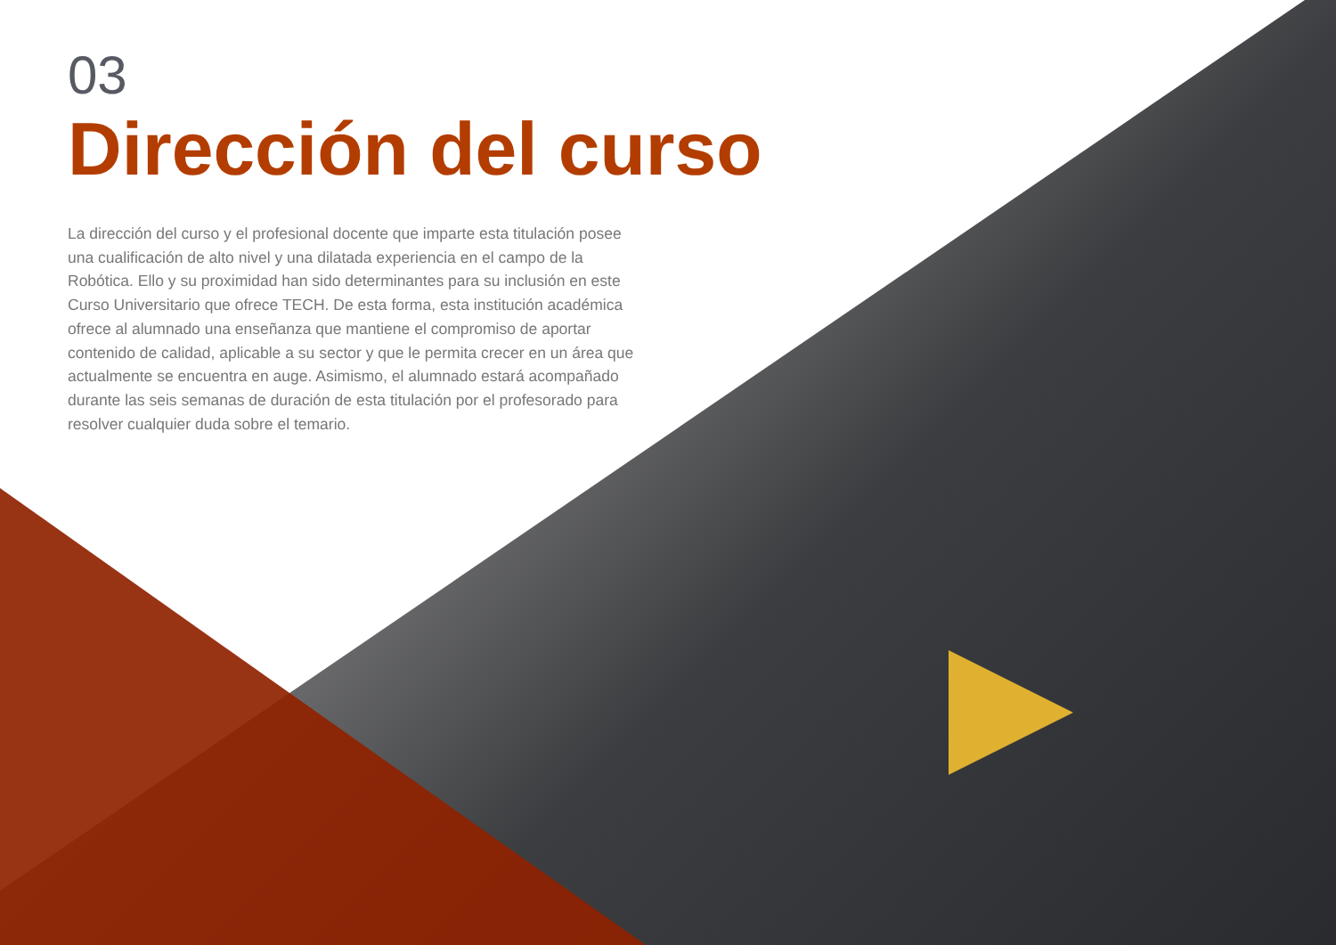03
Dirección del curso
La dirección del curso y el profesional docente que imparte esta titulación posee una cualificación de alto nivel y una dilatada experiencia en el campo de la Robótica. Ello y su proximidad han sido determinantes para su inclusión en este Curso Universitario que ofrece TECH. De esta forma, esta institución académica ofrece al alumnado una enseñanza que mantiene el compromiso de aportar contenido de calidad, aplicable a su sector y que le permita crecer en un área que actualmente se encuentra en auge. Asimismo, el alumnado estará acompañado durante las seis semanas de duración de esta titulación por el profesorado para resolver cualquier duda sobre el temario.